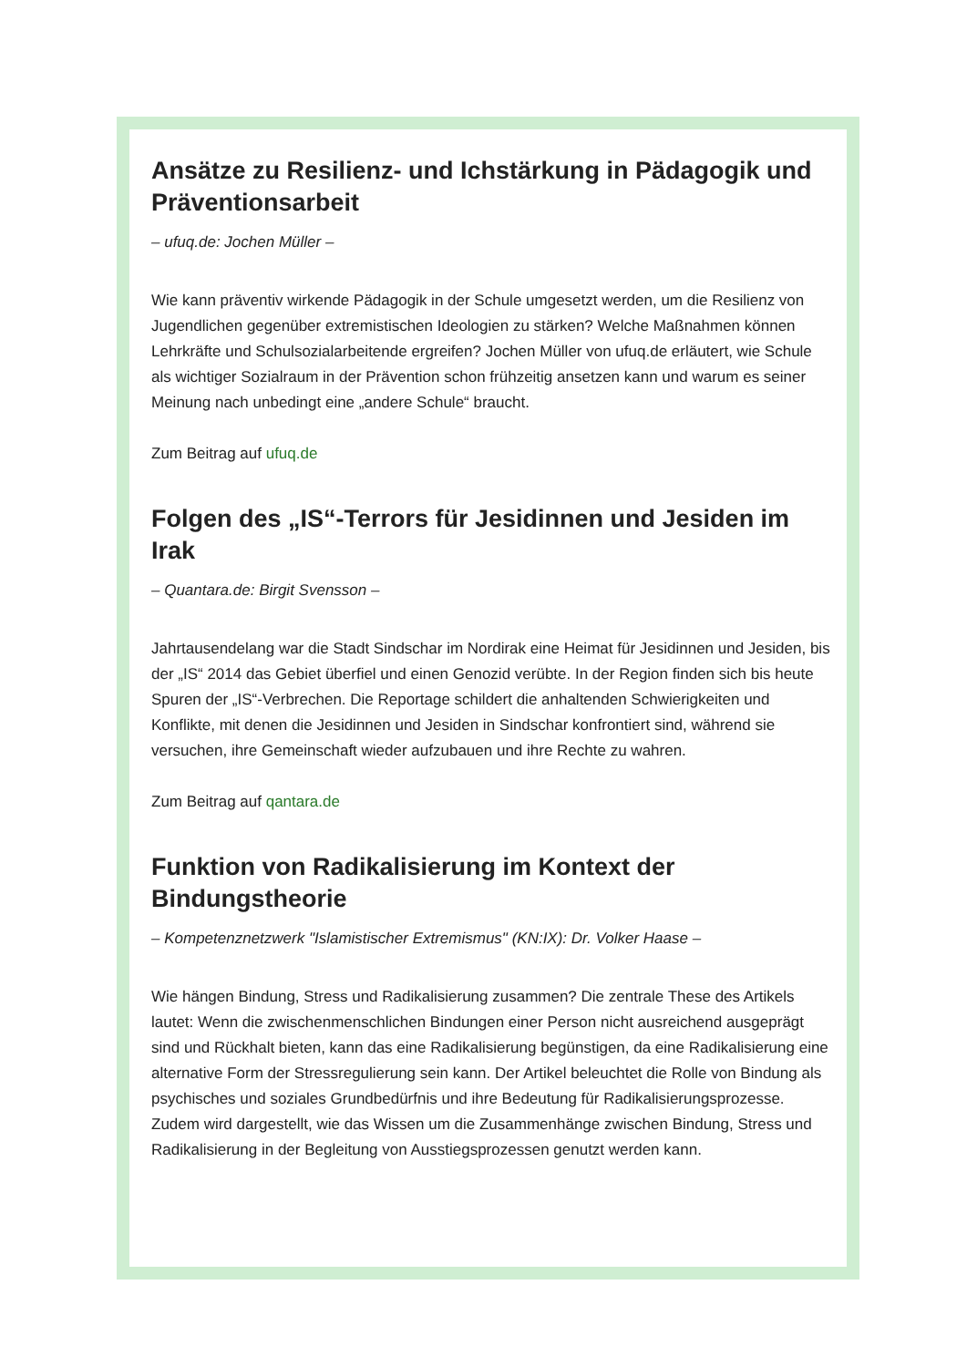Ansätze zu Resilienz- und Ichstärkung in Pädagogik und Präventionsarbeit
– ufuq.de: Jochen Müller –
Wie kann präventiv wirkende Pädagogik in der Schule umgesetzt werden, um die Resilienz von Jugendlichen gegenüber extremistischen Ideologien zu stärken? Welche Maßnahmen können Lehrkräfte und Schulsozialarbeitende ergreifen? Jochen Müller von ufuq.de erläutert, wie Schule als wichtiger Sozialraum in der Prävention schon frühzeitig ansetzen kann und warum es seiner Meinung nach unbedingt eine „andere Schule“ braucht.
Zum Beitrag auf ufuq.de
Folgen des „IS“-Terrors für Jesidinnen und Jesiden im Irak
– Quantara.de: Birgit Svensson –
Jahrtausendelang war die Stadt Sindschar im Nordirak eine Heimat für Jesidinnen und Jesiden, bis der „IS“ 2014 das Gebiet überfiel und einen Genozid verübte. In der Region finden sich bis heute Spuren der „IS“-Verbrechen. Die Reportage schildert die anhaltenden Schwierigkeiten und Konflikte, mit denen die Jesidinnen und Jesiden in Sindschar konfrontiert sind, während sie versuchen, ihre Gemeinschaft wieder aufzubauen und ihre Rechte zu wahren.
Zum Beitrag auf qantara.de
Funktion von Radikalisierung im Kontext der Bindungstheorie
– Kompetenznetzwerk "Islamistischer Extremismus" (KN:IX): Dr. Volker Haase –
Wie hängen Bindung, Stress und Radikalisierung zusammen? Die zentrale These des Artikels lautet: Wenn die zwischenmenschlichen Bindungen einer Person nicht ausreichend ausgeprägt sind und Rückhalt bieten, kann das eine Radikalisierung begünstigen, da eine Radikalisierung eine alternative Form der Stressregulierung sein kann. Der Artikel beleuchtet die Rolle von Bindung als psychisches und soziales Grundbedürfnis und ihre Bedeutung für Radikalisierungsprozesse. Zudem wird dargestellt, wie das Wissen um die Zusammenhänge zwischen Bindung, Stress und Radikalisierung in der Begleitung von Ausstiegsprozessen genutzt werden kann.